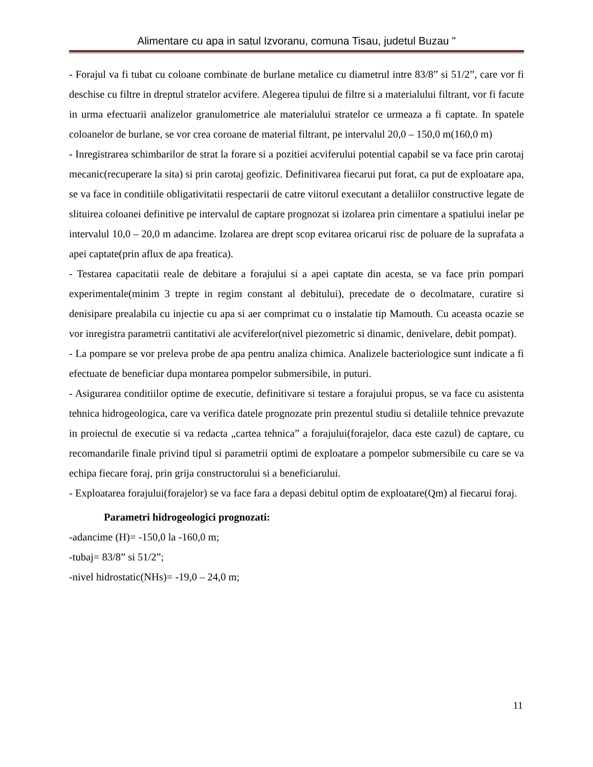Alimentare cu apa in satul Izvoranu, comuna Tisau, judetul Buzau "
- Forajul va fi tubat cu coloane combinate de burlane metalice cu diametrul intre 83/8” si 51/2”, care vor fi deschise cu filtre in dreptul stratelor acvifere. Alegerea tipului de filtre si a materialului filtrant, vor fi facute in urma efectuarii analizelor granulometrice ale materialului stratelor ce urmeaza a fi captate. In spatele coloanelor de burlane, se vor crea coroane de material filtrant, pe intervalul 20,0 – 150,0 m(160,0 m)
- Inregistrarea schimbarilor de strat la forare si a pozitiei acviferului potential capabil se va face prin carotaj mecanic(recuperare la sita) si prin carotaj geofizic. Definitivarea fiecarui put forat, ca put de exploatare apa, se va face in conditiile obligativitatii respectarii de catre viitorul executant a detaliilor constructive legate de slituirea coloanei definitive pe intervalul de captare prognozat si izolarea prin cimentare a spatiului inelar pe intervalul 10,0 – 20,0 m adancime. Izolarea are drept scop evitarea oricarui risc de poluare de la suprafata a apei captate(prin aflux de apa freatica).
- Testarea capacitatii reale de debitare a forajului si a apei captate din acesta, se va face prin pompari experimentale(minim 3 trepte in regim constant al debitului), precedate de o decolmatare, curatire si denisipare prealabila cu injectie cu apa si aer comprimat cu o instalatie tip Mamouth. Cu aceasta ocazie se vor inregistra parametrii cantitativi ale acviferelor(nivel piezometric si dinamic, denivelare, debit pompat).
- La pompare se vor preleva probe de apa pentru analiza chimica. Analizele bacteriologice sunt indicate a fi efectuate de beneficiar dupa montarea pompelor submersibile, in puturi.
- Asigurarea conditiilor optime de executie, definitivare si testare a forajului propus, se va face cu asistenta tehnica hidrogeologica, care va verifica datele prognozate prin prezentul studiu si detaliile tehnice prevazute in proiectul de executie si va redacta „cartea tehnica” a forajului(forajelor, daca este cazul) de captare, cu recomandarile finale privind tipul si parametrii optimi de exploatare a pompelor submersibile cu care se va echipa fiecare foraj, prin grija constructorului si a beneficiarului.
- Exploatarea forajului(forajelor) se va face fara a depasi debitul optim de exploatare(Qm) al fiecarui foraj.
Parametri hidrogeologici prognozati:
-adancime (H)= -150,0 la -160,0 m;
-tubaj= 83/8” si 51/2”;
-nivel hidrostatic(NHs)= -19,0 – 24,0 m;
11